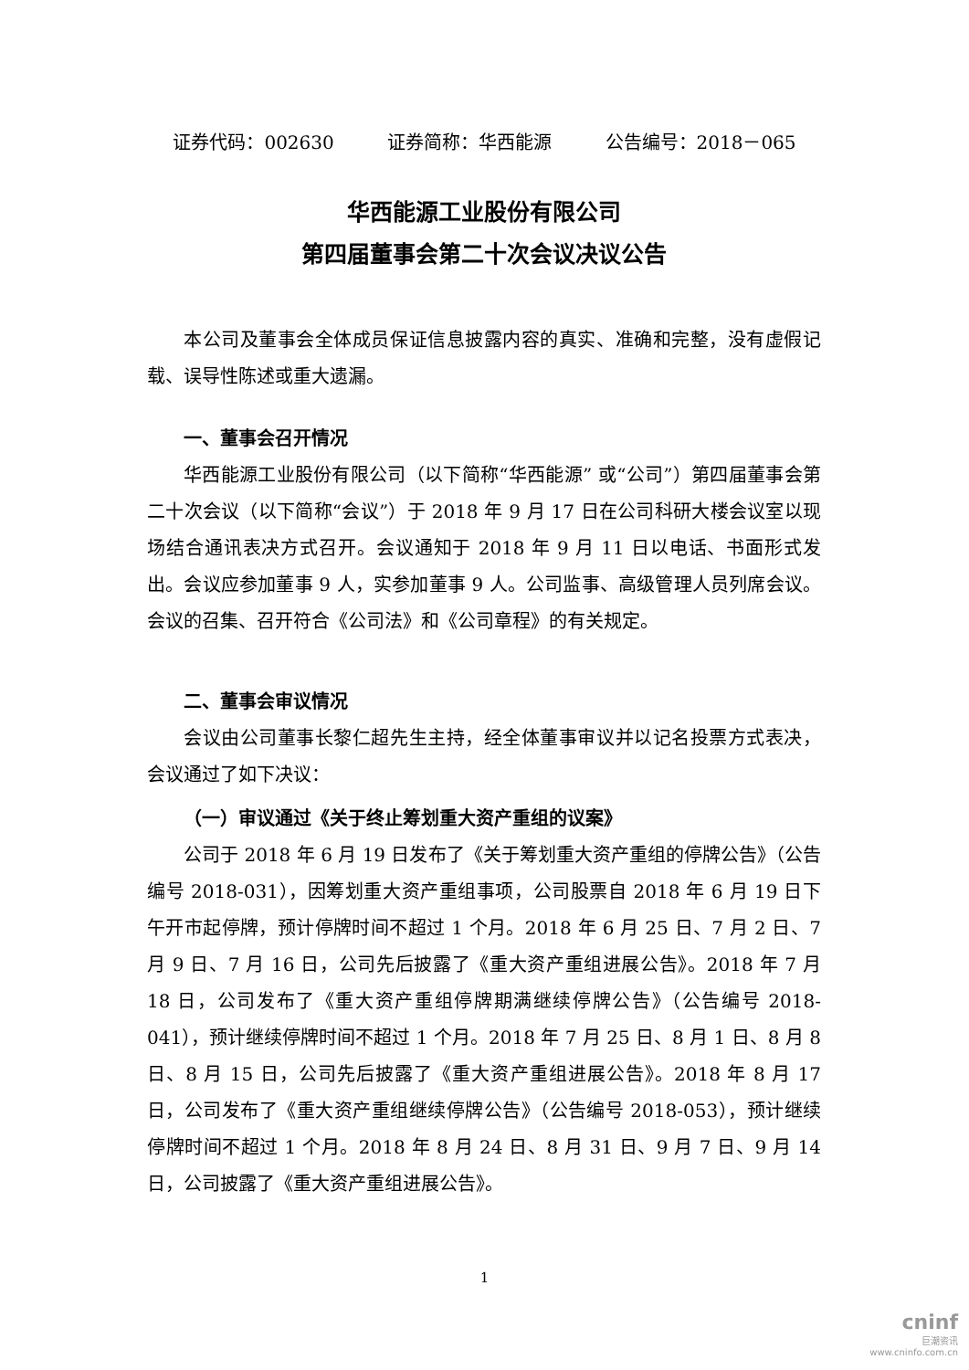证券代码：002630 证券简称：华西能源 公告编号：2018－065
华西能源工业股份有限公司
第四届董事会第二十次会议决议公告
本公司及董事会全体成员保证信息披露内容的真实、准确和完整，没有虚假记载、误导性陈述或重大遗漏。
一、董事会召开情况
华西能源工业股份有限公司（以下简称“华西能源” 或“公司”）第四届董事会第二十次会议（以下简称“会议”）于 2018 年 9 月 17 日在公司科研大楼会议室以现场结合通讯表决方式召开。会议通知于 2018 年 9 月 11 日以电话、书面形式发出。会议应参加董事 9 人，实参加董事 9 人。公司监事、高级管理人员列席会议。会议的召集、召开符合《公司法》和《公司章程》的有关规定。
二、董事会审议情况
会议由公司董事长黎仁超先生主持，经全体董事审议并以记名投票方式表决，会议通过了如下决议：
（一）审议通过《关于终止筹划重大资产重组的议案》
公司于 2018 年 6 月 19 日发布了《关于筹划重大资产重组的停牌公告》（公告编号 2018-031），因筹划重大资产重组事项，公司股票自 2018 年 6 月 19 日下午开市起停牌，预计停牌时间不超过 1 个月。2018 年 6 月 25 日、7 月 2 日、7 月 9 日、7 月 16 日，公司先后披露了《重大资产重组进展公告》。2018 年 7 月 18 日，公司发布了《重大资产重组停牌期满继续停牌公告》（公告编号 2018-041），预计继续停牌时间不超过 1 个月。2018 年 7 月 25 日、8 月 1 日、8 月 8 日、8 月 15 日，公司先后披露了《重大资产重组进展公告》。2018 年 8 月 17 日，公司发布了《重大资产重组继续停牌公告》（公告编号 2018-053），预计继续停牌时间不超过 1 个月。2018 年 8 月 24 日、8 月 31 日、9 月 7 日、9 月 14 日，公司披露了《重大资产重组进展公告》。
1
cninf
巨潮资讯
www.cninfo.com.cn